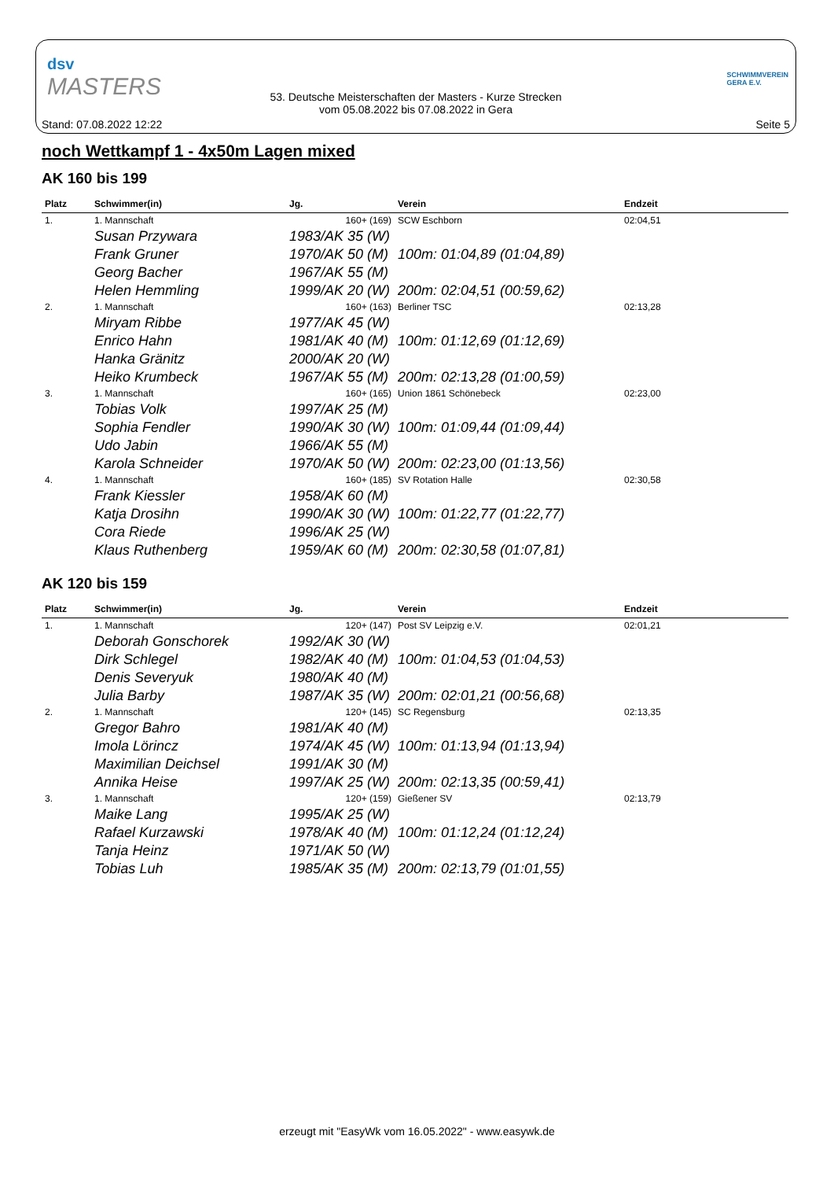dsv
MASTERS
53. Deutsche Meisterschaften der Masters - Kurze Strecken
vom 05.08.2022 bis 07.08.2022 in Gera
SCHWIMMVEREIN
GERA E.V.
Stand: 07.08.2022 12:22 Seite 5
noch Wettkampf 1 - 4x50m Lagen mixed
AK 160 bis 199
| Platz | Schwimmer(in) | Jg. | Verein | Endzeit |
| --- | --- | --- | --- | --- |
| 1. | 1. Mannschaft | 160+ (169) | SCW Eschborn | 02:04,51 |
| | Susan Przywara | 1983/AK 35 (W) | | |
| | Frank Gruner | 1970/AK 50 (M) | 100m: 01:04,89 (01:04,89) | |
| | Georg Bacher | 1967/AK 55 (M) | | |
| | Helen Hemmling | 1999/AK 20 (W) | 200m: 02:04,51 (00:59,62) | |
| 2. | 1. Mannschaft | 160+ (163) | Berliner TSC | 02:13,28 |
| | Miryam Ribbe | 1977/AK 45 (W) | | |
| | Enrico Hahn | 1981/AK 40 (M) | 100m: 01:12,69 (01:12,69) | |
| | Hanka Gränitz | 2000/AK 20 (W) | | |
| | Heiko Krumbeck | 1967/AK 55 (M) | 200m: 02:13,28 (01:00,59) | |
| 3. | 1. Mannschaft | 160+ (165) | Union 1861 Schönebeck | 02:23,00 |
| | Tobias Volk | 1997/AK 25 (M) | | |
| | Sophia Fendler | 1990/AK 30 (W) | 100m: 01:09,44 (01:09,44) | |
| | Udo Jabin | 1966/AK 55 (M) | | |
| | Karola Schneider | 1970/AK 50 (W) | 200m: 02:23,00 (01:13,56) | |
| 4. | 1. Mannschaft | 160+ (185) | SV Rotation Halle | 02:30,58 |
| | Frank Kiessler | 1958/AK 60 (M) | | |
| | Katja Drosihn | 1990/AK 30 (W) | 100m: 01:22,77 (01:22,77) | |
| | Cora Riede | 1996/AK 25 (W) | | |
| | Klaus Ruthenberg | 1959/AK 60 (M) | 200m: 02:30,58 (01:07,81) | |
AK 120 bis 159
| Platz | Schwimmer(in) | Jg. | Verein | Endzeit |
| --- | --- | --- | --- | --- |
| 1. | 1. Mannschaft | 120+ (147) | Post SV Leipzig e.V. | 02:01,21 |
| | Deborah Gonschorek | 1992/AK 30 (W) | | |
| | Dirk Schlegel | 1982/AK 40 (M) | 100m: 01:04,53 (01:04,53) | |
| | Denis Severyuk | 1980/AK 40 (M) | | |
| | Julia Barby | 1987/AK 35 (W) | 200m: 02:01,21 (00:56,68) | |
| 2. | 1. Mannschaft | 120+ (145) | SC Regensburg | 02:13,35 |
| | Gregor Bahro | 1981/AK 40 (M) | | |
| | Imola Lörincz | 1974/AK 45 (W) | 100m: 01:13,94 (01:13,94) | |
| | Maximilian Deichsel | 1991/AK 30 (M) | | |
| | Annika Heise | 1997/AK 25 (W) | 200m: 02:13,35 (00:59,41) | |
| 3. | 1. Mannschaft | 120+ (159) | Gießener SV | 02:13,79 |
| | Maike Lang | 1995/AK 25 (W) | | |
| | Rafael Kurzawski | 1978/AK 40 (M) | 100m: 01:12,24 (01:12,24) | |
| | Tanja Heinz | 1971/AK 50 (W) | | |
| | Tobias Luh | 1985/AK 35 (M) | 200m: 02:13,79 (01:01,55) | |
erzeugt mit "EasyWk vom 16.05.2022" - www.easywk.de